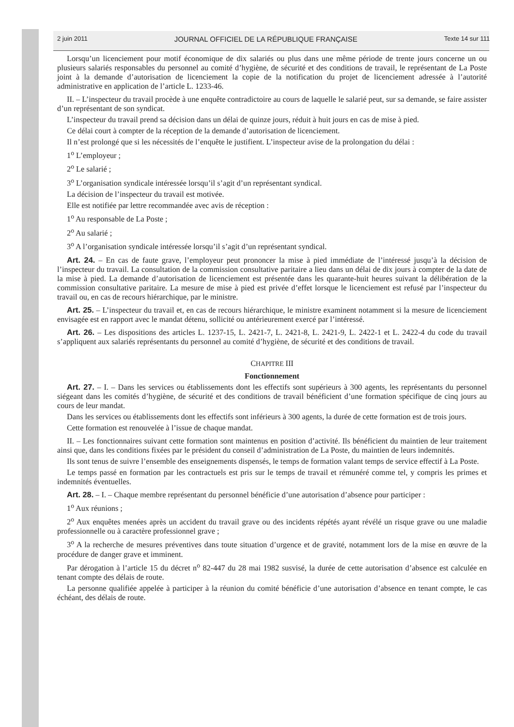2 juin 2011 JOURNAL OFFICIEL DE LA RÉPUBLIQUE FRANÇAISE Texte 14 sur 111
Lorsqu’un licenciement pour motif économique de dix salariés ou plus dans une même période de trente jours concerne un ou plusieurs salariés responsables du personnel au comité d’hygiène, de sécurité et des conditions de travail, le représentant de La Poste joint à la demande d’autorisation de licenciement la copie de la notification du projet de licenciement adressée à l’autorité administrative en application de l’article L. 1233-46.
II. – L’inspecteur du travail procède à une enquête contradictoire au cours de laquelle le salarié peut, sur sa demande, se faire assister d’un représentant de son syndicat.
L’inspecteur du travail prend sa décision dans un délai de quinze jours, réduit à huit jours en cas de mise à pied.
Ce délai court à compter de la réception de la demande d’autorisation de licenciement.
Il n’est prolongé que si les nécessités de l’enquête le justifient. L’inspecteur avise de la prolongation du délai :
1<sup>o</sup> L’employeur ;
2<sup>o</sup> Le salarié ;
3<sup>o</sup> L’organisation syndicale intéressée lorsqu’il s’agit d’un représentant syndical.
La décision de l’inspecteur du travail est motivée.
Elle est notifiée par lettre recommandée avec avis de réception :
1<sup>o</sup> Au responsable de La Poste ;
2<sup>o</sup> Au salarié ;
3<sup>o</sup> A l’organisation syndicale intéressée lorsqu’il s’agit d’un représentant syndical.
Art. 24. – En cas de faute grave, l’employeur peut prononcer la mise à pied immédiate de l’intéressé jusqu’à la décision de l’inspecteur du travail. La consultation de la commission consultative paritaire a lieu dans un délai de dix jours à compter de la date de la mise à pied. La demande d’autorisation de licenciement est présentée dans les quarante-huit heures suivant la délibération de la commission consultative paritaire. La mesure de mise à pied est privée d’effet lorsque le licenciement est refusé par l’inspecteur du travail ou, en cas de recours hiérarchique, par le ministre.
Art. 25. – L’inspecteur du travail et, en cas de recours hiérarchique, le ministre examinent notamment si la mesure de licenciement envisagée est en rapport avec le mandat détenu, sollicité ou antérieurement exercé par l’intéressé.
Art. 26. – Les dispositions des articles L. 1237-15, L. 2421-7, L. 2421-8, L. 2421-9, L. 2422-1 et L. 2422-4 du code du travail s’appliquent aux salariés représentants du personnel au comité d’hygiène, de sécurité et des conditions de travail.
CHAPITRE III
Fonctionnement
Art. 27. – I. – Dans les services ou établissements dont les effectifs sont supérieurs à 300 agents, les représentants du personnel siégeant dans les comités d’hygiène, de sécurité et des conditions de travail bénéficient d’une formation spécifique de cinq jours au cours de leur mandat.
Dans les services ou établissements dont les effectifs sont inférieurs à 300 agents, la durée de cette formation est de trois jours.
Cette formation est renouvelée à l’issue de chaque mandat.
II. – Les fonctionnaires suivant cette formation sont maintenus en position d’activité. Ils bénéficient du maintien de leur traitement ainsi que, dans les conditions fixées par le président du conseil d’administration de La Poste, du maintien de leurs indemnités.
Ils sont tenus de suivre l’ensemble des enseignements dispensés, le temps de formation valant temps de service effectif à La Poste.
Le temps passé en formation par les contractuels est pris sur le temps de travail et rémunéré comme tel, y compris les primes et indemnités éventuelles.
Art. 28. – I. – Chaque membre représentant du personnel bénéficie d’une autorisation d’absence pour participer :
1<sup>o</sup> Aux réunions ;
2<sup>o</sup> Aux enquêtes menées après un accident du travail grave ou des incidents répétés ayant révélé un risque grave ou une maladie professionnelle ou à caractère professionnel grave ;
3<sup>o</sup> A la recherche de mesures préventives dans toute situation d’urgence et de gravité, notamment lors de la mise en œuvre de la procédure de danger grave et imminent.
Par dérogation à l’article 15 du décret n<sup>o</sup> 82-447 du 28 mai 1982 susvisé, la durée de cette autorisation d’absence est calculée en tenant compte des délais de route.
La personne qualifiée appelée à participer à la réunion du comité bénéficie d’une autorisation d’absence en tenant compte, le cas échéant, des délais de route.